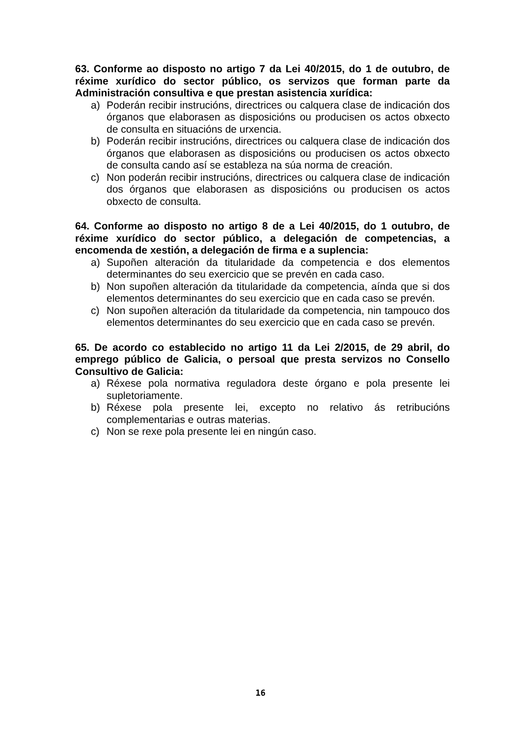63. Conforme ao disposto no artigo 7 da Lei 40/2015, do 1 de outubro, de réxime xurídico do sector público, os servizos que forman parte da Administración consultiva e que prestan asistencia xurídica:
a) Poderán recibir instrucións, directrices ou calquera clase de indicación dos órganos que elaborasen as disposicións ou producisen os actos obxecto de consulta en situacións de urxencia.
b) Poderán recibir instrucións, directrices ou calquera clase de indicación dos órganos que elaborasen as disposicións ou producisen os actos obxecto de consulta cando así se estableza na súa norma de creación.
c) Non poderán recibir instrucións, directrices ou calquera clase de indicación dos órganos que elaborasen as disposicións ou producisen os actos obxecto de consulta.
64. Conforme ao disposto no artigo 8 de a Lei 40/2015, do 1 outubro, de réxime xurídico do sector público, a delegación de competencias, a encomenda de xestión, a delegación de firma e a suplencia:
a) Supoñen alteración da titularidade da competencia e dos elementos determinantes do seu exercicio que se prevén en cada caso.
b) Non supoñen alteración da titularidade da competencia, aínda que si dos elementos determinantes do seu exercicio que en cada caso se prevén.
c) Non supoñen alteración da titularidade da competencia, nin tampouco dos elementos determinantes do seu exercicio que en cada caso se prevén.
65. De acordo co establecido no artigo 11 da Lei 2/2015, de 29 abril, do emprego público de Galicia, o persoal que presta servizos no Consello Consultivo de Galicia:
a) Réxese pola normativa reguladora deste órgano e pola presente lei supletoriamente.
b) Réxese pola presente lei, excepto no relativo ás retribucións complementarias e outras materias.
c) Non se rexe pola presente lei en ningún caso.
16